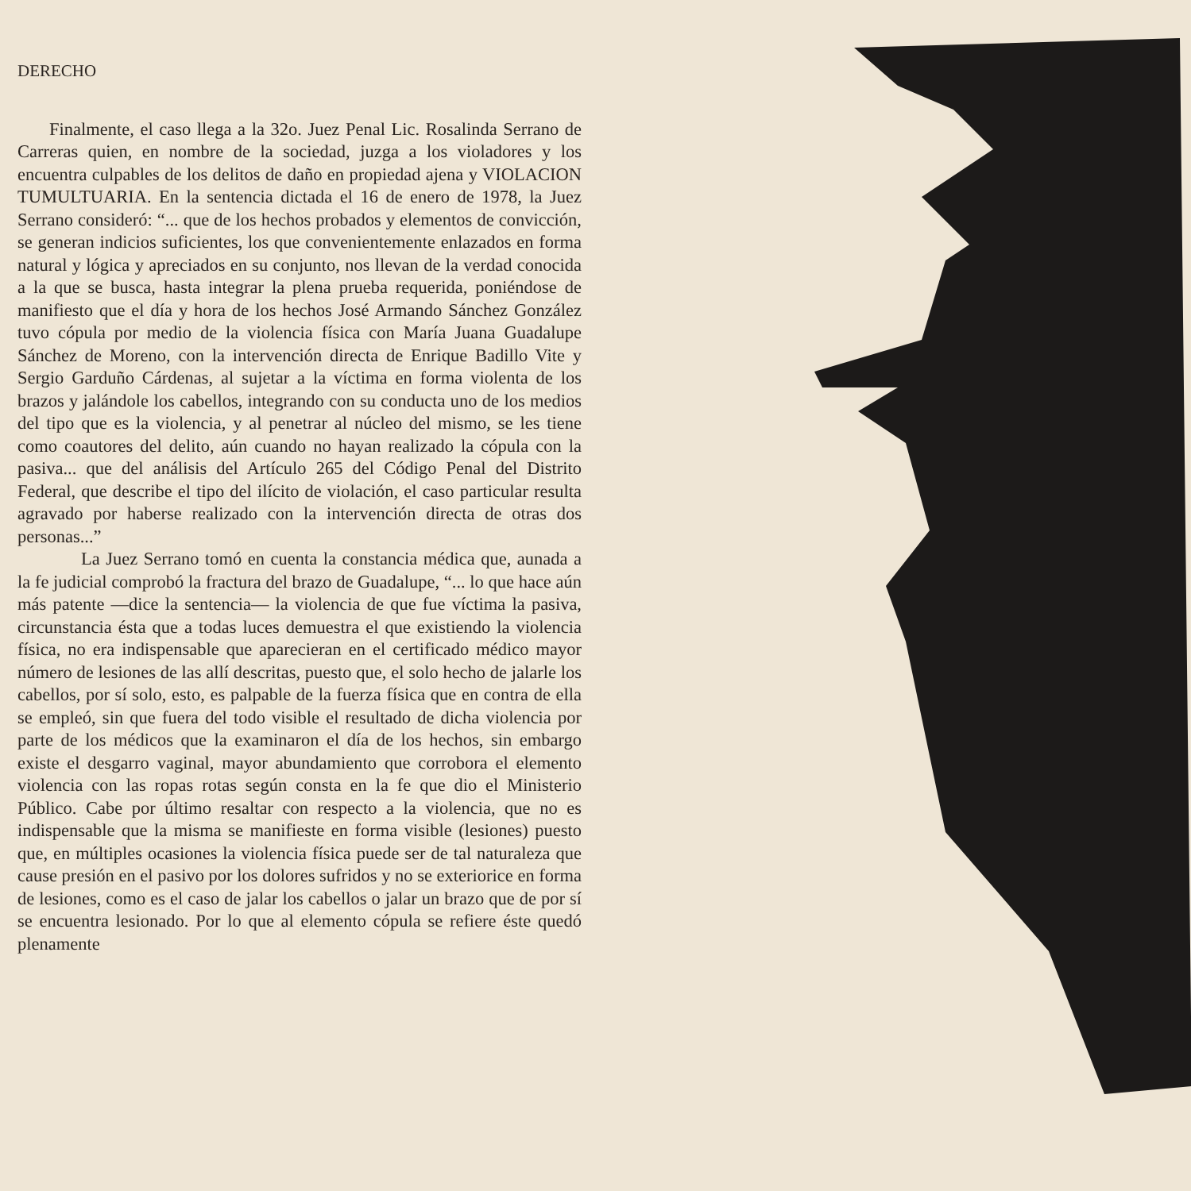DERECHO
Finalmente, el caso llega a la 32o. Juez Penal Lic. Rosalinda Serrano de Carreras quien, en nombre de la sociedad, juzga a los violadores y los encuentra culpables de los delitos de daño en propiedad ajena y VIOLACION TUMULTUARIA. En la sentencia dictada el 16 de enero de 1978, la Juez Serrano consideró: “... que de los hechos probados y elementos de convicción, se generan indicios suficientes, los que convenientemente enlazados en forma natural y lógica y apreciados en su conjunto, nos llevan de la verdad conocida a la que se busca, hasta integrar la plena prueba requerida, poniéndose de manifiesto que el día y hora de los hechos José Armando Sánchez González tuvo cópula por medio de la violencia física con María Juana Guadalupe Sánchez de Moreno, con la intervención directa de Enrique Badillo Vite y Sergio Garduño Cárdenas, al sujetar a la víctima en forma violenta de los brazos y jalándole los cabellos, integrando con su conducta uno de los medios del tipo que es la violencia, y al penetrar al núcleo del mismo, se les tiene como coautores del delito, aún cuando no hayan realizado la cópula con la pasiva... que del análisis del Artículo 265 del Código Penal del Distrito Federal, que describe el tipo del ilícito de violación, el caso particular resulta agravado por haberse realizado con la intervención directa de otras dos personas...”
La Juez Serrano tomó en cuenta la constancia médica que, aunada a la fe judicial comprobó la fractura del brazo de Guadalupe, “... lo que hace aún más patente —dice la sentencia— la violencia de que fue víctima la pasiva, circunstancia ésta que a todas luces demuestra el que existiendo la violencia física, no era indispensable que aparecieran en el certificado médico mayor número de lesiones de las allí descritas, puesto que, el solo hecho de jalarle los cabellos, por sí solo, esto, es palpable de la fuerza física que en contra de ella se empleó, sin que fuera del todo visible el resultado de dicha violencia por parte de los médicos que la examinaron el día de los hechos, sin embargo existe el desgarro vaginal, mayor abundamiento que corrobora el elemento violencia con las ropas rotas según consta en la fe que dio el Ministerio Público. Cabe por último resaltar con respecto a la violencia, que no es indispensable que la misma se manifieste en forma visible (lesiones) puesto que, en múltiples ocasiones la violencia física puede ser de tal naturaleza que cause presión en el pasivo por los dolores sufridos y no se exteriorice en forma de lesiones, como es el caso de jalar los cabellos o jalar un brazo que de por sí se encuentra lesionado. Por lo que al elemento cópula se refiere éste quedó plenamente